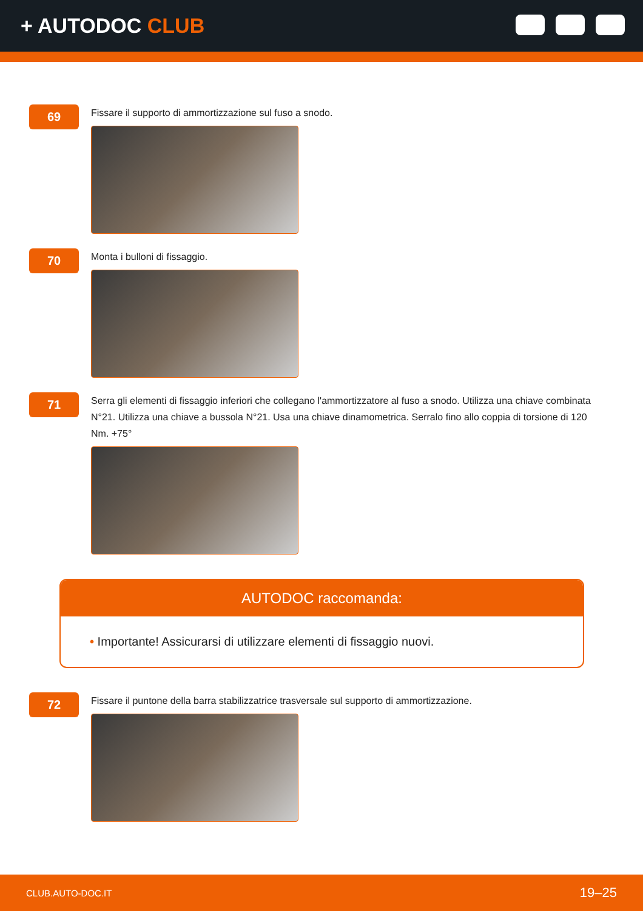+ AUTODOC CLUB
69
Fissare il supporto di ammortizzazione sul fuso a snodo.
70
Monta i bulloni di fissaggio.
71
Serra gli elementi di fissaggio inferiori che collegano l'ammortizzatore al fuso a snodo. Utilizza una chiave combinata N°21. Utilizza una chiave a bussola N°21. Usa una chiave dinamometrica. Serralo fino allo coppia di torsione di 120 Nm. +75°
AUTODOC raccomanda:
• Importante! Assicurarsi di utilizzare elementi di fissaggio nuovi.
72
Fissare il puntone della barra stabilizzatrice trasversale sul supporto di ammortizzazione.
CLUB.AUTO-DOC.IT 19–25